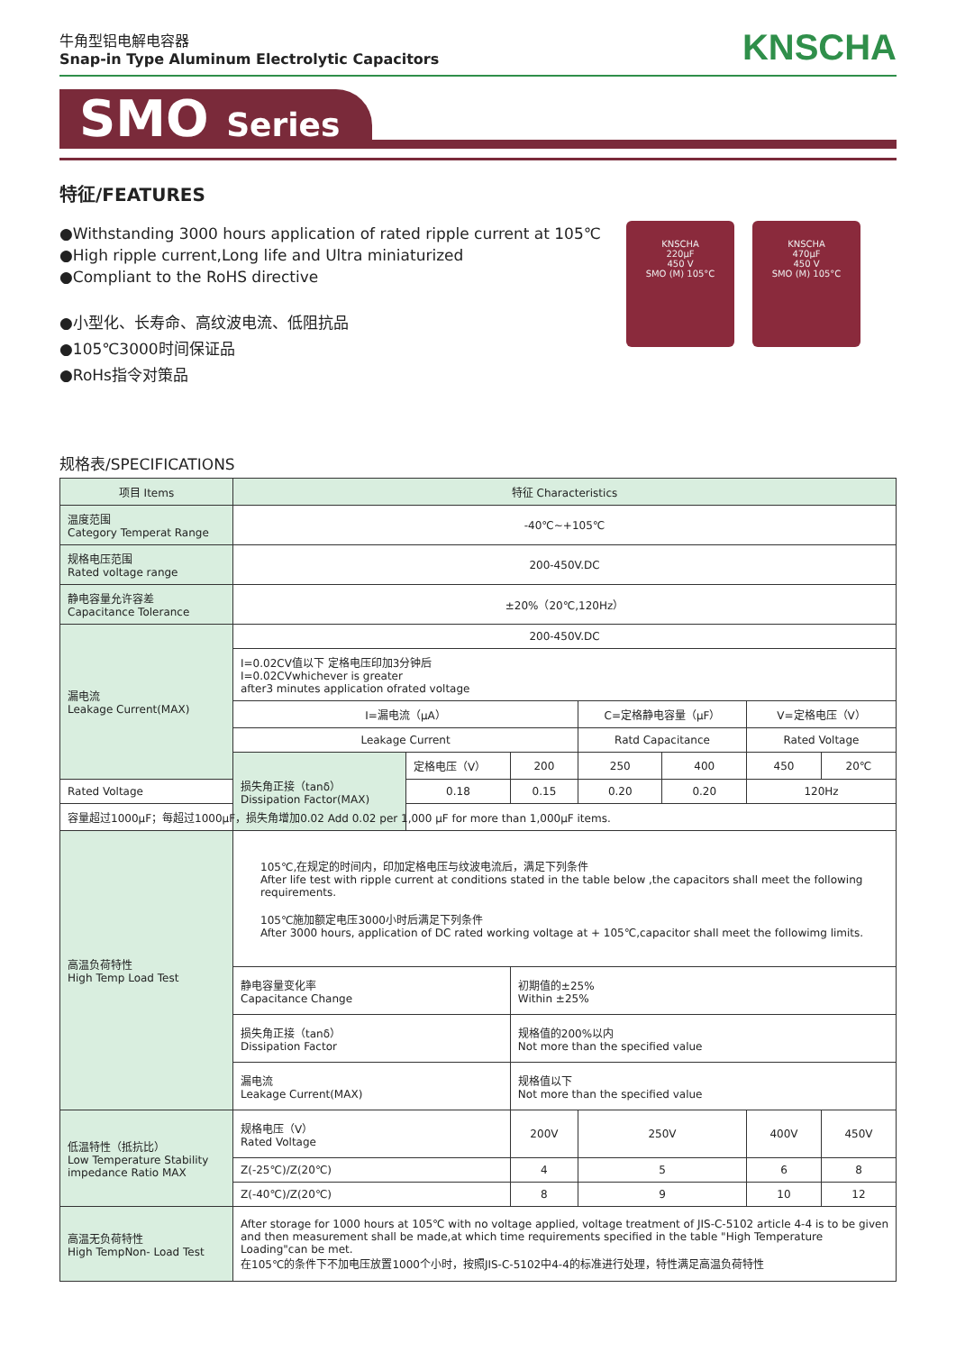牛角型铝电解电容器
Snap-in Type Aluminum Electrolytic Capacitors
KNSCHA
SMO Series
特征/FEATURES
●Withstanding 3000 hours application of rated ripple current at 105℃
●High ripple current,Long life and Ultra miniaturized
●Compliant to the RoHS directive
●小型化、长寿命、高纹波电流、低阻抗品
●105℃3000时间保证品
●RoHs指令对策品
KNSCHA
220µF
450 V
SMO (M) 105°C
KNSCHA
470µF
450 V
SMO (M) 105°C
规格表/SPECIFICATIONS
| 项目 Items | 特征 Characteristics | | | | | | |
| --- | --- | --- | --- | --- | --- | --- | --- |
| 温度范围 Category Temperat Range | -40℃~+105℃ | | | | | | |
| 规格电压范围 Rated voltage range | 200-450V.DC | | | | | | |
| 静电容量允许容差 Capacitance Tolerance | ±20%（20℃,120Hz） | | | | | | |
| 漏电流 Leakage Current(MAX) | 200-450V.DC | | | | | | |
| | I=0.02CV值以下 定格电压印加3分钟后 I=0.02CVwhichever is greater after3 minutes application ofrated voltage | | | | | | |
| | I=漏电流（μA） | | | C=定格静电容量（μF） | | V=定格电压（V） | |
| | Leakage Current | | | Ratd Capacitance | | Rated Voltage | |
| | 损失角正接（tanδ） Dissipation Factor(MAX) | 定格电压（V） | 200 | 250 | 400 | 450 | 20℃ |
| Rated Voltage | | 0.18 | 0.15 | 0.20 | 0.20 | 120Hz | |
| 容量超过1000μF；每超过1000μF，损失角增加0.02 Add 0.02 per 1,000 μF for more than 1,000μF items. | | | | | | | |
| 高温负荷特性 High Temp Load Test | 105℃,在规定的时间内，印加定格电压与纹波电流后，满足下列条件 After life test with ripple current at conditions stated in the table below ,the capacitors shall meet the following requirements. 105℃施加额定电压3000小时后满足下列条件 After 3000 hours, application of DC rated working voltage at + 105℃,capacitor shall meet the followimg limits. | | | | | | |
| | 静电容量变化率 Capacitance Change | | 初期值的±25% Within ±25% | | | | |
| | 损失角正接（tanδ） Dissipation Factor | | 规格值的200%以内 Not more than the specified value | | | | |
| | 漏电流 Leakage Current(MAX) | | 规格值以下 Not more than the specified value | | | | |
| 低温特性（抵抗比） Low Temperature Stability impedance Ratio MAX | 规格电压（V） Rated Voltage | | 200V | 250V | | 400V | 450V |
| | Z(-25℃)/Z(20℃) | | 4 | 5 | | 6 | 8 |
| | Z(-40℃)/Z(20℃) | | 8 | 9 | | 10 | 12 |
| 高温无负荷特性 High TempNon- Load Test | After storage for 1000 hours at 105℃ with no voltage applied, voltage treatment of JIS-C-5102 article 4-4 is to be given and then measurement shall be made,at which time requirements specified in the table "High Temperature Loading"can be met. 在105℃的条件下不加电压放置1000个小时，按照JIS-C-5102中4-4的标准进行处理，特性满足高温负荷特性 | | | | | | |